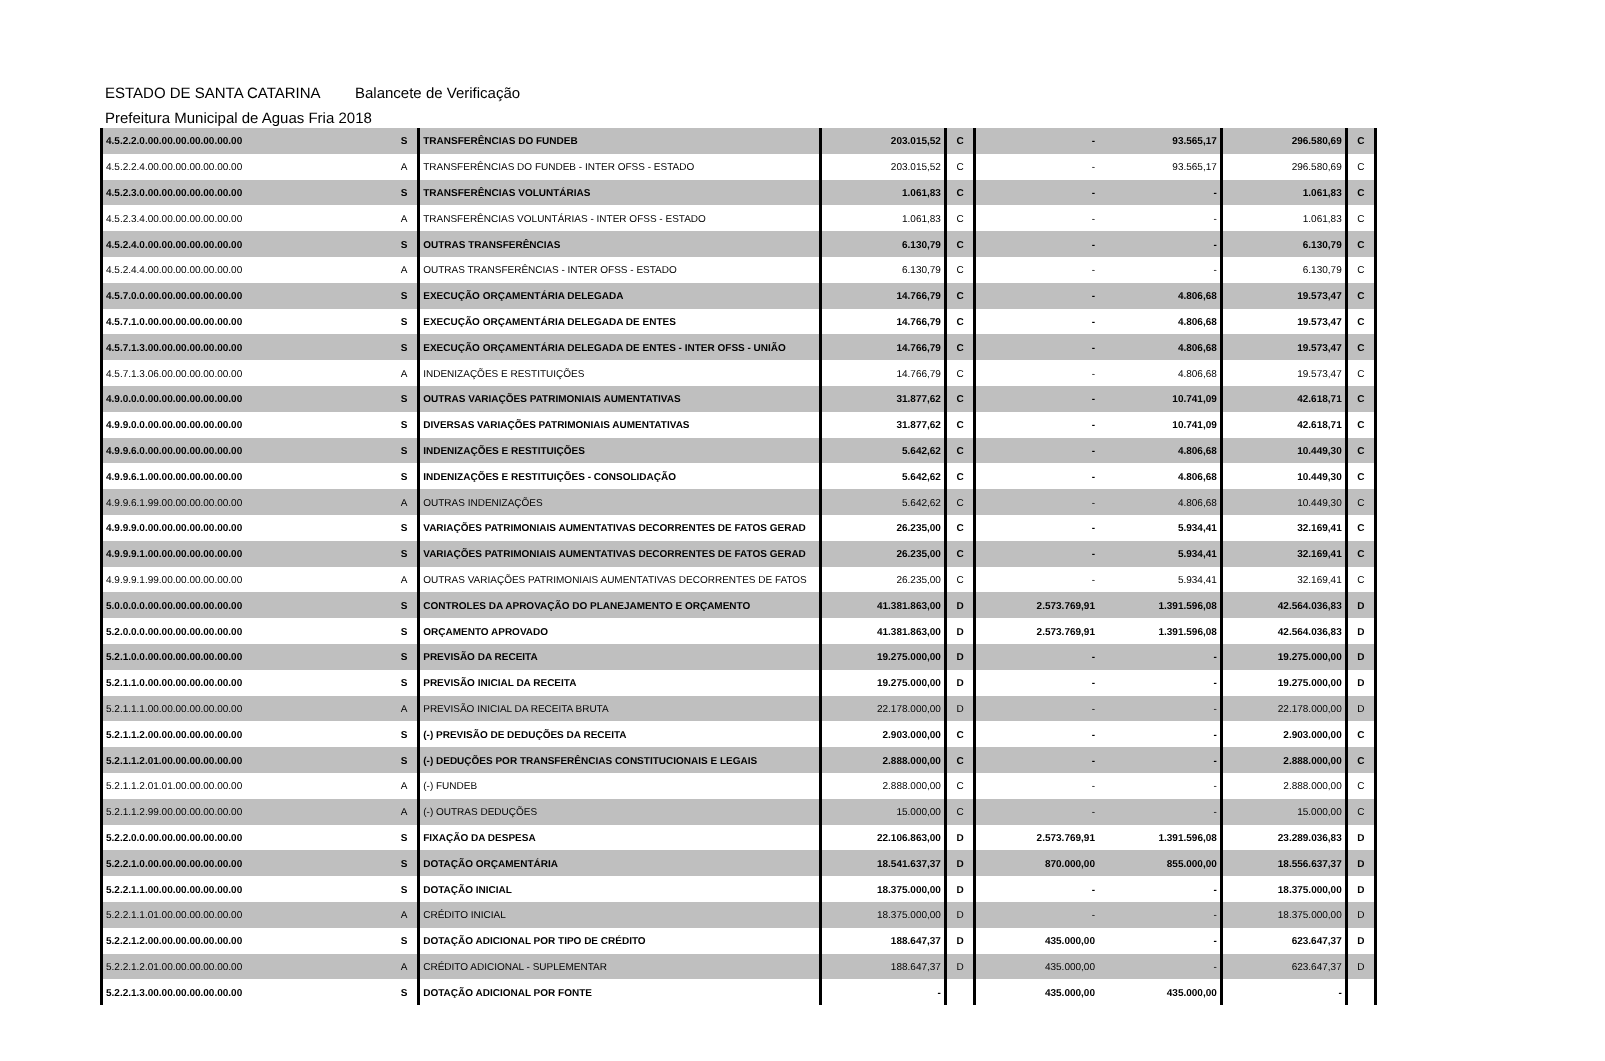ESTADO DE SANTA CATARINA Balancete de Verificação
Prefeitura Municipal de Aguas Fria 2018
| 4.5.2.2.0.00.00.00.00.00.00.00 | S | TRANSFERÊNCIAS DO FUNDEB | 203.015,52 | C | - | 93.565,17 | 296.580,69 | C |
| 4.5.2.2.4.00.00.00.00.00.00.00 | A | TRANSFERÊNCIAS DO FUNDEB - INTER OFSS - ESTADO | 203.015,52 | C | - | 93.565,17 | 296.580,69 | C |
| 4.5.2.3.0.00.00.00.00.00.00.00 | S | TRANSFERÊNCIAS VOLUNTÁRIAS | 1.061,83 | C | - | - | 1.061,83 | C |
| 4.5.2.3.4.00.00.00.00.00.00.00 | A | TRANSFERÊNCIAS VOLUNTÁRIAS - INTER OFSS - ESTADO | 1.061,83 | C | - | - | 1.061,83 | C |
| 4.5.2.4.0.00.00.00.00.00.00.00 | S | OUTRAS TRANSFERÊNCIAS | 6.130,79 | C | - | - | 6.130,79 | C |
| 4.5.2.4.4.00.00.00.00.00.00.00 | A | OUTRAS TRANSFERÊNCIAS - INTER OFSS - ESTADO | 6.130,79 | C | - | - | 6.130,79 | C |
| 4.5.7.0.0.00.00.00.00.00.00.00 | S | EXECUÇÃO ORÇAMENTÁRIA DELEGADA | 14.766,79 | C | - | 4.806,68 | 19.573,47 | C |
| 4.5.7.1.0.00.00.00.00.00.00.00 | S | EXECUÇÃO ORÇAMENTÁRIA DELEGADA DE ENTES | 14.766,79 | C | - | 4.806,68 | 19.573,47 | C |
| 4.5.7.1.3.00.00.00.00.00.00.00 | S | EXECUÇÃO ORÇAMENTÁRIA DELEGADA DE ENTES - INTER OFSS - UNIÃO | 14.766,79 | C | - | 4.806,68 | 19.573,47 | C |
| 4.5.7.1.3.06.00.00.00.00.00.00 | A | INDENIZAÇÕES E RESTITUIÇÕES | 14.766,79 | C | - | 4.806,68 | 19.573,47 | C |
| 4.9.0.0.0.00.00.00.00.00.00.00 | S | OUTRAS VARIAÇÕES PATRIMONIAIS AUMENTATIVAS | 31.877,62 | C | - | 10.741,09 | 42.618,71 | C |
| 4.9.9.0.0.00.00.00.00.00.00.00 | S | DIVERSAS VARIAÇÕES PATRIMONIAIS AUMENTATIVAS | 31.877,62 | C | - | 10.741,09 | 42.618,71 | C |
| 4.9.9.6.0.00.00.00.00.00.00.00 | S | INDENIZAÇÕES E RESTITUIÇÕES | 5.642,62 | C | - | 4.806,68 | 10.449,30 | C |
| 4.9.9.6.1.00.00.00.00.00.00.00 | S | INDENIZAÇÕES E RESTITUIÇÕES - CONSOLIDAÇÃO | 5.642,62 | C | - | 4.806,68 | 10.449,30 | C |
| 4.9.9.6.1.99.00.00.00.00.00.00 | A | OUTRAS INDENIZAÇÕES | 5.642,62 | C | - | 4.806,68 | 10.449,30 | C |
| 4.9.9.9.0.00.00.00.00.00.00.00 | S | VARIAÇÕES PATRIMONIAIS AUMENTATIVAS DECORRENTES DE FATOS GERAD | 26.235,00 | C | - | 5.934,41 | 32.169,41 | C |
| 4.9.9.9.1.00.00.00.00.00.00.00 | S | VARIAÇÕES PATRIMONIAIS AUMENTATIVAS DECORRENTES DE FATOS GERAD | 26.235,00 | C | - | 5.934,41 | 32.169,41 | C |
| 4.9.9.9.1.99.00.00.00.00.00.00 | A | OUTRAS VARIAÇÕES PATRIMONIAIS AUMENTATIVAS DECORRENTES DE FATOS | 26.235,00 | C | - | 5.934,41 | 32.169,41 | C |
| 5.0.0.0.0.00.00.00.00.00.00.00 | S | CONTROLES DA APROVAÇÃO DO PLANEJAMENTO E ORÇAMENTO | 41.381.863,00 | D | 2.573.769,91 | 1.391.596,08 | 42.564.036,83 | D |
| 5.2.0.0.0.00.00.00.00.00.00.00 | S | ORÇAMENTO APROVADO | 41.381.863,00 | D | 2.573.769,91 | 1.391.596,08 | 42.564.036,83 | D |
| 5.2.1.0.0.00.00.00.00.00.00.00 | S | PREVISÃO DA RECEITA | 19.275.000,00 | D | - | - | 19.275.000,00 | D |
| 5.2.1.1.0.00.00.00.00.00.00.00 | S | PREVISÃO INICIAL DA RECEITA | 19.275.000,00 | D | - | - | 19.275.000,00 | D |
| 5.2.1.1.1.00.00.00.00.00.00.00 | A | PREVISÃO INICIAL DA RECEITA BRUTA | 22.178.000,00 | D | - | - | 22.178.000,00 | D |
| 5.2.1.1.2.00.00.00.00.00.00.00 | S | (-) PREVISÃO DE DEDUÇÕES DA RECEITA | 2.903.000,00 | C | - | - | 2.903.000,00 | C |
| 5.2.1.1.2.01.00.00.00.00.00.00 | S | (-) DEDUÇÕES POR TRANSFERÊNCIAS CONSTITUCIONAIS E LEGAIS | 2.888.000,00 | C | - | - | 2.888.000,00 | C |
| 5.2.1.1.2.01.01.00.00.00.00.00 | A | (-) FUNDEB | 2.888.000,00 | C | - | - | 2.888.000,00 | C |
| 5.2.1.1.2.99.00.00.00.00.00.00 | A | (-) OUTRAS DEDUÇÕES | 15.000,00 | C | - | - | 15.000,00 | C |
| 5.2.2.0.0.00.00.00.00.00.00.00 | S | FIXAÇÃO DA DESPESA | 22.106.863,00 | D | 2.573.769,91 | 1.391.596,08 | 23.289.036,83 | D |
| 5.2.2.1.0.00.00.00.00.00.00.00 | S | DOTAÇÃO ORÇAMENTÁRIA | 18.541.637,37 | D | 870.000,00 | 855.000,00 | 18.556.637,37 | D |
| 5.2.2.1.1.00.00.00.00.00.00.00 | S | DOTAÇÃO INICIAL | 18.375.000,00 | D | - | - | 18.375.000,00 | D |
| 5.2.2.1.1.01.00.00.00.00.00.00 | A | CRÉDITO INICIAL | 18.375.000,00 | D | - | - | 18.375.000,00 | D |
| 5.2.2.1.2.00.00.00.00.00.00.00 | S | DOTAÇÃO ADICIONAL POR TIPO DE CRÉDITO | 188.647,37 | D | 435.000,00 | - | 623.647,37 | D |
| 5.2.2.1.2.01.00.00.00.00.00.00 | A | CRÉDITO ADICIONAL - SUPLEMENTAR | 188.647,37 | D | 435.000,00 | - | 623.647,37 | D |
| 5.2.2.1.3.00.00.00.00.00.00.00 | S | DOTAÇÃO ADICIONAL POR FONTE | - | | 435.000,00 | 435.000,00 | - | |